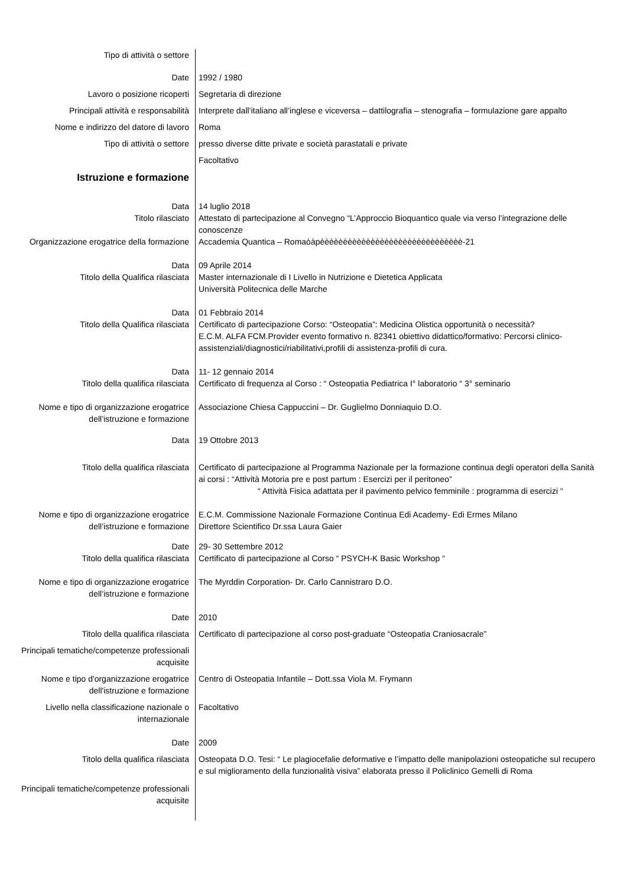Tipo di attività o settore
Date 1992 / 1980
Lavoro o posizione ricoperti Segretaria di direzione
Principali attività e responsabilità Interprete dall’italiano all’inglese e viceversa – dattilografia – stenografia – formulazione gare appalto
Nome e indirizzo del datore di lavoro Roma
Tipo di attività o settore presso diverse ditte private e società parastatali e private
Facoltativo
Istruzione e formazione
Data 14 luglio 2018
Titolo rilasciato Attestato di partecipazione al Convegno “L’Approccio Bioquantico quale via verso l’integrazione delle conoscenze
Organizzazione erogatrice della formazione
Accademia Quantica – Romaòàpèèèèèèèèèèèèèèèèèèèèèèèèèèèèèèè-21
Data 09 Aprile 2014
Titolo della Qualifica rilasciata Master internazionale di I Livello in Nutrizione e Dietetica Applicata
Università Politecnica delle Marche
Data 01 Febbraio 2014
Titolo della Qualifica rilasciata Certificato di partecipazione Corso: “Osteopatia”: Medicina Olistica opportunità o necessità?
E.C.M. ALFA FCM.Provider evento formativo n. 82341 obiettivo didattico/formativo: Percorsi clinico-assistenziali/diagnostici/riabilitativi,profili di assistenza-profili di cura.
Data 11- 12 gennaio 2014
Titolo della qualifica rilasciata Certificato di frequenza al Corso : “ Osteopatia Pediatrica I° laboratorio “ 3° seminario
Nome e tipo di organizzazione erogatrice dell’istruzione e formazione
Associazione Chiesa Cappuccini – Dr. Guglielmo Donniaquio D.O.
Data 19 Ottobre 2013
Titolo della qualifica rilasciata Certificato di partecipazione al Programma Nazionale per la formazione continua degli operatori della Sanità ai corsi : “Attività Motoria pre e post partum : Esercizi per il peritoneo”
“ Attività Fisica adattata per il pavimento pelvico femminile : programma di esercizi “
Nome e tipo di organizzazione erogatrice dell’istruzione e formazione
E.C.M. Commissione Nazionale Formazione Continua Edi Academy- Edi Ermes Milano
Direttore Scientifico Dr.ssa Laura Gaier
Date 29- 30 Settembre 2012
Titolo della qualifica rilasciata Certificato di partecipazione al Corso “ PSYCH-K Basic Workshop “
Nome e tipo di organizzazione erogatrice dell’istruzione e formazione
The Myrddin Corporation- Dr. Carlo Cannistraro D.O.
Date 2010
Titolo della qualifica rilasciata Certificato di partecipazione al corso post-graduate “Osteopatia Craniosacrale”
Principali tematiche/competenze professionali acquisite
Nome e tipo d'organizzazione erogatrice dell'istruzione e formazione
Centro di Osteopatia Infantile – Dott.ssa Viola M. Frymann
Livello nella classificazione nazionale o internazionale
Facoltativo
Date 2009
Titolo della qualifica rilasciata Osteopata D.O. Tesi: “ Le plagiocefalie deformative e l’impatto delle manipolazioni osteopatiche sul recupero e sul miglioramento della funzionalità visiva” elaborata presso il Policlinico Gemelli di Roma
Principali tematiche/competenze professionali acquisite